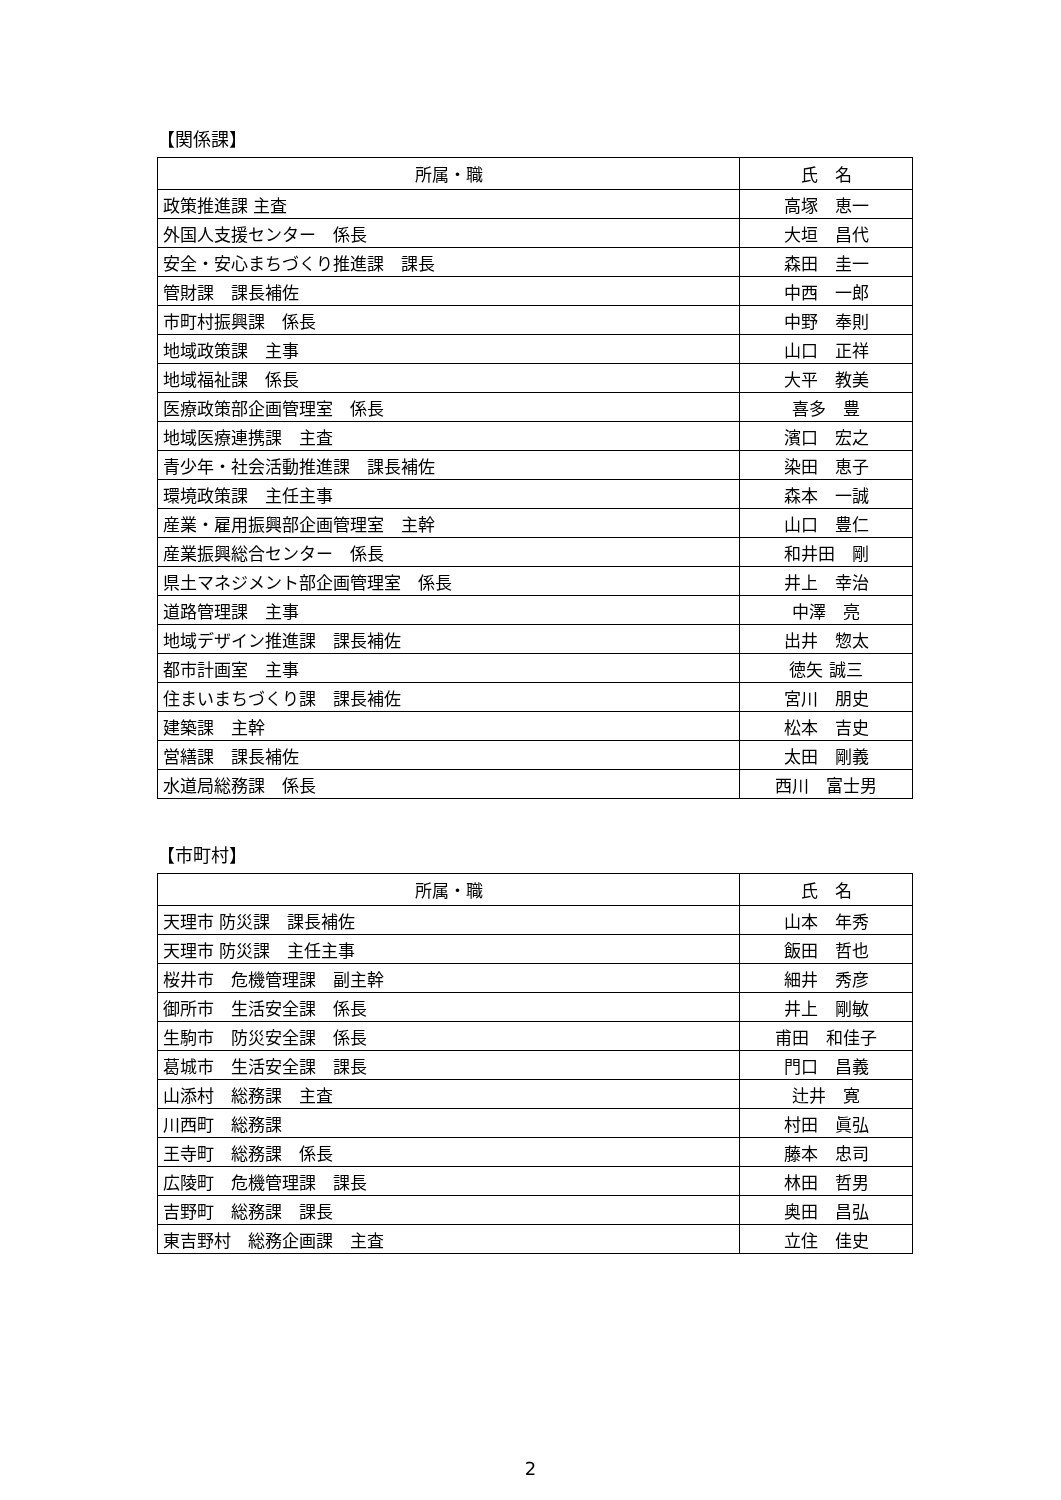【関係課】
| 所属・職 | 氏 名 |
| --- | --- |
| 政策推進課 主査 | 高塚 恵一 |
| 外国人支援センター 係長 | 大垣 昌代 |
| 安全・安心まちづくり推進課 課長 | 森田 圭一 |
| 管財課 課長補佐 | 中西 一郎 |
| 市町村振興課 係長 | 中野 奉則 |
| 地域政策課 主事 | 山口 正祥 |
| 地域福祉課 係長 | 大平 教美 |
| 医療政策部企画管理室 係長 | 喜多 豊 |
| 地域医療連携課 主査 | 濱口 宏之 |
| 青少年・社会活動推進課 課長補佐 | 染田 恵子 |
| 環境政策課 主任主事 | 森本 一誠 |
| 産業・雇用振興部企画管理室 主幹 | 山口 豊仁 |
| 産業振興総合センター 係長 | 和井田 剛 |
| 県土マネジメント部企画管理室 係長 | 井上 幸治 |
| 道路管理課 主事 | 中澤 亮 |
| 地域デザイン推進課 課長補佐 | 出井 惣太 |
| 都市計画室 主事 | 徳矢 誠三 |
| 住まいまちづくり課 課長補佐 | 宮川 朋史 |
| 建築課 主幹 | 松本 吉史 |
| 営繕課 課長補佐 | 太田 剛義 |
| 水道局総務課 係長 | 西川 富士男 |
【市町村】
| 所属・職 | 氏 名 |
| --- | --- |
| 天理市 防災課 課長補佐 | 山本 年秀 |
| 天理市 防災課 主任主事 | 飯田 哲也 |
| 桜井市 危機管理課 副主幹 | 細井 秀彦 |
| 御所市 生活安全課 係長 | 井上 剛敏 |
| 生駒市 防災安全課 係長 | 甫田 和佳子 |
| 葛城市 生活安全課 課長 | 門口 昌義 |
| 山添村 総務課 主査 | 辻井 寛 |
| 川西町 総務課 | 村田 眞弘 |
| 王寺町 総務課 係長 | 藤本 忠司 |
| 広陵町 危機管理課 課長 | 林田 哲男 |
| 吉野町 総務課 課長 | 奥田 昌弘 |
| 東吉野村 総務企画課 主査 | 立住 佳史 |
2